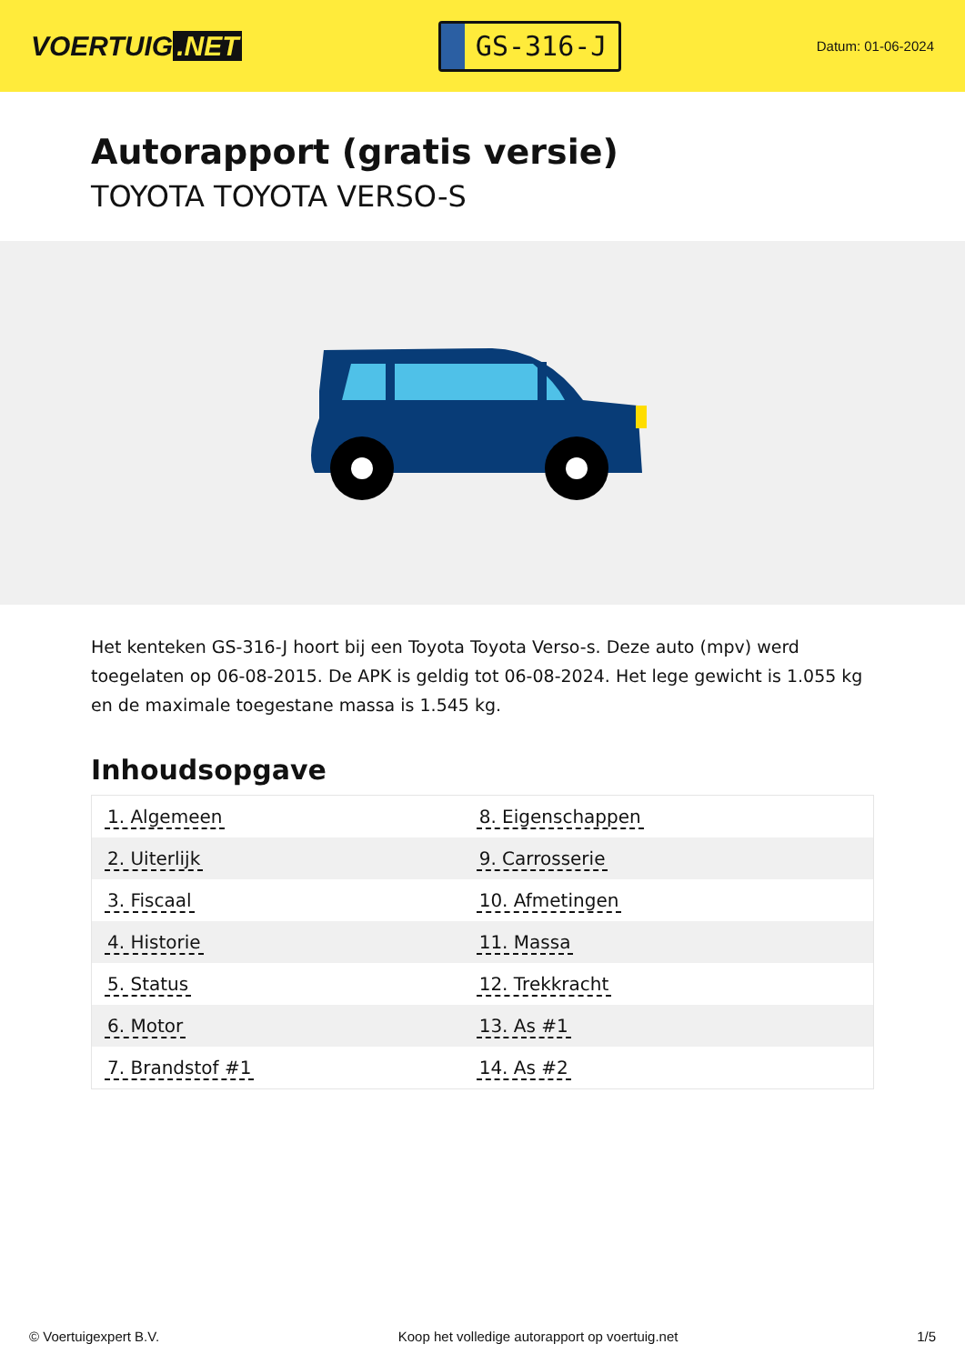VOERTUIG.NET
GS-316-J
Datum: 01-06-2024
Autorapport (gratis versie)
TOYOTA TOYOTA VERSO-S
Het kenteken GS-316-J hoort bij een Toyota Toyota Verso-s. Deze auto (mpv) werd toegelaten op 06-08-2015. De APK is geldig tot 06-08-2024. Het lege gewicht is 1.055 kg en de maximale toegestane massa is 1.545 kg.
Inhoudsopgave
| 1. Algemeen | 8. Eigenschappen |
| 2. Uiterlijk | 9. Carrosserie |
| 3. Fiscaal | 10. Afmetingen |
| 4. Historie | 11. Massa |
| 5. Status | 12. Trekkracht |
| 6. Motor | 13. As #1 |
| 7. Brandstof #1 | 14. As #2 |
© Voertuigexpert B.V. Koop het volledige autorapport op voertuig.net 1/5